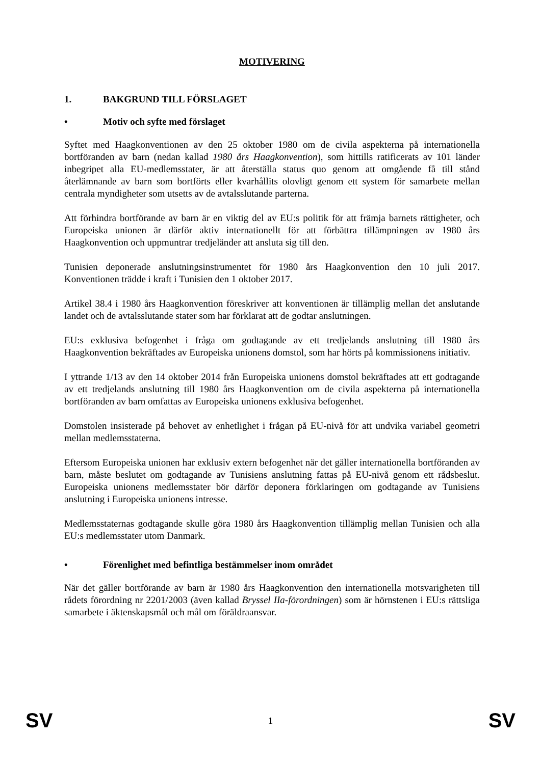MOTIVERING
1. BAKGRUND TILL FÖRSLAGET
• Motiv och syfte med förslaget
Syftet med Haagkonventionen av den 25 oktober 1980 om de civila aspekterna på internationella bortföranden av barn (nedan kallad 1980 års Haagkonvention), som hittills ratificerats av 101 länder inbegripet alla EU-medlemsstater, är att återställa status quo genom att omgående få till stånd återlämnande av barn som bortförts eller kvarhållits olovligt genom ett system för samarbete mellan centrala myndigheter som utsetts av de avtalsslutande parterna.
Att förhindra bortförande av barn är en viktig del av EU:s politik för att främja barnets rättigheter, och Europeiska unionen är därför aktiv internationellt för att förbättra tillämpningen av 1980 års Haagkonvention och uppmuntrar tredjeländer att ansluta sig till den.
Tunisien deponerade anslutningsinstrumentet för 1980 års Haagkonvention den 10 juli 2017. Konventionen trädde i kraft i Tunisien den 1 oktober 2017.
Artikel 38.4 i 1980 års Haagkonvention föreskriver att konventionen är tillämplig mellan det anslutande landet och de avtalsslutande stater som har förklarat att de godtar anslutningen.
EU:s exklusiva befogenhet i fråga om godtagande av ett tredjelands anslutning till 1980 års Haagkonvention bekräftades av Europeiska unionens domstol, som har hörts på kommissionens initiativ.
I yttrande 1/13 av den 14 oktober 2014 från Europeiska unionens domstol bekräftades att ett godtagande av ett tredjelands anslutning till 1980 års Haagkonvention om de civila aspekterna på internationella bortföranden av barn omfattas av Europeiska unionens exklusiva befogenhet.
Domstolen insisterade på behovet av enhetlighet i frågan på EU-nivå för att undvika variabel geometri mellan medlemsstaterna.
Eftersom Europeiska unionen har exklusiv extern befogenhet när det gäller internationella bortföranden av barn, måste beslutet om godtagande av Tunisiens anslutning fattas på EU-nivå genom ett rådsbeslut. Europeiska unionens medlemsstater bör därför deponera förklaringen om godtagande av Tunisiens anslutning i Europeiska unionens intresse.
Medlemsstaternas godtagande skulle göra 1980 års Haagkonvention tillämplig mellan Tunisien och alla EU:s medlemsstater utom Danmark.
• Förenlighet med befintliga bestämmelser inom området
När det gäller bortförande av barn är 1980 års Haagkonvention den internationella motsvarigheten till rådets förordning nr 2201/2003 (även kallad Bryssel IIa-förordningen) som är hörnstenen i EU:s rättsliga samarbete i äktenskapsmål och mål om föräldraansvar.
SV 1 SV